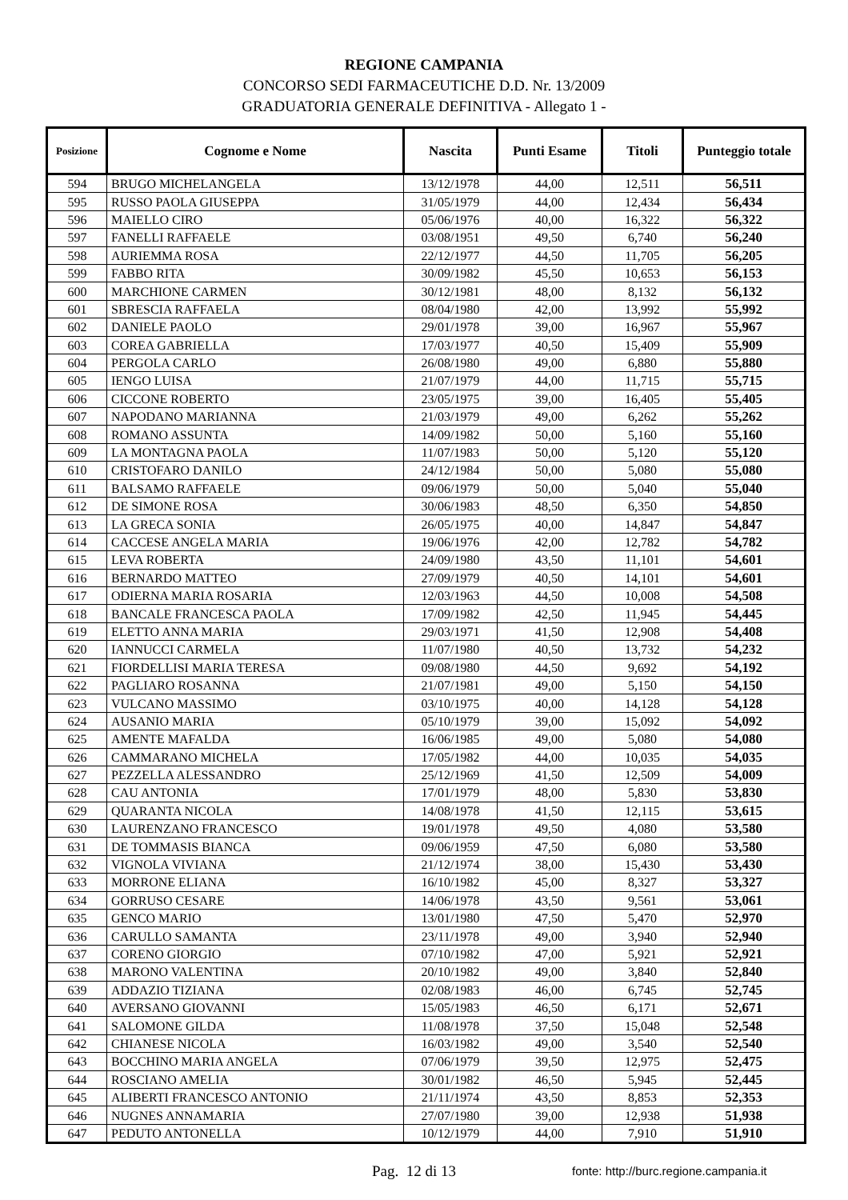REGIONE CAMPANIA
CONCORSO SEDI FARMACEUTICHE D.D. Nr. 13/2009
GRADUATORIA GENERALE DEFINITIVA - Allegato 1 -
| Posizione | Cognome e Nome | Nascita | Punti Esame | Titoli | Punteggio totale |
| --- | --- | --- | --- | --- | --- |
| 594 | BRUGO MICHELANGELA | 13/12/1978 | 44,00 | 12,511 | 56,511 |
| 595 | RUSSO PAOLA GIUSEPPA | 31/05/1979 | 44,00 | 12,434 | 56,434 |
| 596 | MAIELLO CIRO | 05/06/1976 | 40,00 | 16,322 | 56,322 |
| 597 | FANELLI RAFFAELE | 03/08/1951 | 49,50 | 6,740 | 56,240 |
| 598 | AURIEMMA ROSA | 22/12/1977 | 44,50 | 11,705 | 56,205 |
| 599 | FABBO RITA | 30/09/1982 | 45,50 | 10,653 | 56,153 |
| 600 | MARCHIONE CARMEN | 30/12/1981 | 48,00 | 8,132 | 56,132 |
| 601 | SBRESCIA RAFFAELA | 08/04/1980 | 42,00 | 13,992 | 55,992 |
| 602 | DANIELE PAOLO | 29/01/1978 | 39,00 | 16,967 | 55,967 |
| 603 | COREA GABRIELLA | 17/03/1977 | 40,50 | 15,409 | 55,909 |
| 604 | PERGOLA CARLO | 26/08/1980 | 49,00 | 6,880 | 55,880 |
| 605 | IENGO LUISA | 21/07/1979 | 44,00 | 11,715 | 55,715 |
| 606 | CICCONE ROBERTO | 23/05/1975 | 39,00 | 16,405 | 55,405 |
| 607 | NAPODANO MARIANNA | 21/03/1979 | 49,00 | 6,262 | 55,262 |
| 608 | ROMANO ASSUNTA | 14/09/1982 | 50,00 | 5,160 | 55,160 |
| 609 | LA MONTAGNA PAOLA | 11/07/1983 | 50,00 | 5,120 | 55,120 |
| 610 | CRISTOFARO DANILO | 24/12/1984 | 50,00 | 5,080 | 55,080 |
| 611 | BALSAMO RAFFAELE | 09/06/1979 | 50,00 | 5,040 | 55,040 |
| 612 | DE SIMONE ROSA | 30/06/1983 | 48,50 | 6,350 | 54,850 |
| 613 | LA GRECA SONIA | 26/05/1975 | 40,00 | 14,847 | 54,847 |
| 614 | CACCESE ANGELA MARIA | 19/06/1976 | 42,00 | 12,782 | 54,782 |
| 615 | LEVA ROBERTA | 24/09/1980 | 43,50 | 11,101 | 54,601 |
| 616 | BERNARDO MATTEO | 27/09/1979 | 40,50 | 14,101 | 54,601 |
| 617 | ODIERNA MARIA ROSARIA | 12/03/1963 | 44,50 | 10,008 | 54,508 |
| 618 | BANCALE FRANCESCA PAOLA | 17/09/1982 | 42,50 | 11,945 | 54,445 |
| 619 | ELETTO ANNA MARIA | 29/03/1971 | 41,50 | 12,908 | 54,408 |
| 620 | IANNUCCI CARMELA | 11/07/1980 | 40,50 | 13,732 | 54,232 |
| 621 | FIORDELLISI MARIA TERESA | 09/08/1980 | 44,50 | 9,692 | 54,192 |
| 622 | PAGLIARO ROSANNA | 21/07/1981 | 49,00 | 5,150 | 54,150 |
| 623 | VULCANO MASSIMO | 03/10/1975 | 40,00 | 14,128 | 54,128 |
| 624 | AUSANIO MARIA | 05/10/1979 | 39,00 | 15,092 | 54,092 |
| 625 | AMENTE MAFALDA | 16/06/1985 | 49,00 | 5,080 | 54,080 |
| 626 | CAMMARANO MICHELA | 17/05/1982 | 44,00 | 10,035 | 54,035 |
| 627 | PEZZELLA ALESSANDRO | 25/12/1969 | 41,50 | 12,509 | 54,009 |
| 628 | CAU ANTONIA | 17/01/1979 | 48,00 | 5,830 | 53,830 |
| 629 | QUARANTA NICOLA | 14/08/1978 | 41,50 | 12,115 | 53,615 |
| 630 | LAURENZANO FRANCESCO | 19/01/1978 | 49,50 | 4,080 | 53,580 |
| 631 | DE TOMMASIS BIANCA | 09/06/1959 | 47,50 | 6,080 | 53,580 |
| 632 | VIGNOLA VIVIANA | 21/12/1974 | 38,00 | 15,430 | 53,430 |
| 633 | MORRONE ELIANA | 16/10/1982 | 45,00 | 8,327 | 53,327 |
| 634 | GORRUSO CESARE | 14/06/1978 | 43,50 | 9,561 | 53,061 |
| 635 | GENCO MARIO | 13/01/1980 | 47,50 | 5,470 | 52,970 |
| 636 | CARULLO SAMANTA | 23/11/1978 | 49,00 | 3,940 | 52,940 |
| 637 | CORENO GIORGIO | 07/10/1982 | 47,00 | 5,921 | 52,921 |
| 638 | MARONO VALENTINA | 20/10/1982 | 49,00 | 3,840 | 52,840 |
| 639 | ADDAZIO TIZIANA | 02/08/1983 | 46,00 | 6,745 | 52,745 |
| 640 | AVERSANO GIOVANNI | 15/05/1983 | 46,50 | 6,171 | 52,671 |
| 641 | SALOMONE GILDA | 11/08/1978 | 37,50 | 15,048 | 52,548 |
| 642 | CHIANESE NICOLA | 16/03/1982 | 49,00 | 3,540 | 52,540 |
| 643 | BOCCHINO MARIA ANGELA | 07/06/1979 | 39,50 | 12,975 | 52,475 |
| 644 | ROSCIANO AMELIA | 30/01/1982 | 46,50 | 5,945 | 52,445 |
| 645 | ALIBERTI FRANCESCO ANTONIO | 21/11/1974 | 43,50 | 8,853 | 52,353 |
| 646 | NUGNES ANNAMARIA | 27/07/1980 | 39,00 | 12,938 | 51,938 |
| 647 | PEDUTO ANTONELLA | 10/12/1979 | 44,00 | 7,910 | 51,910 |
Pag. 12 di 13 fonte: http://burc.regione.campania.it